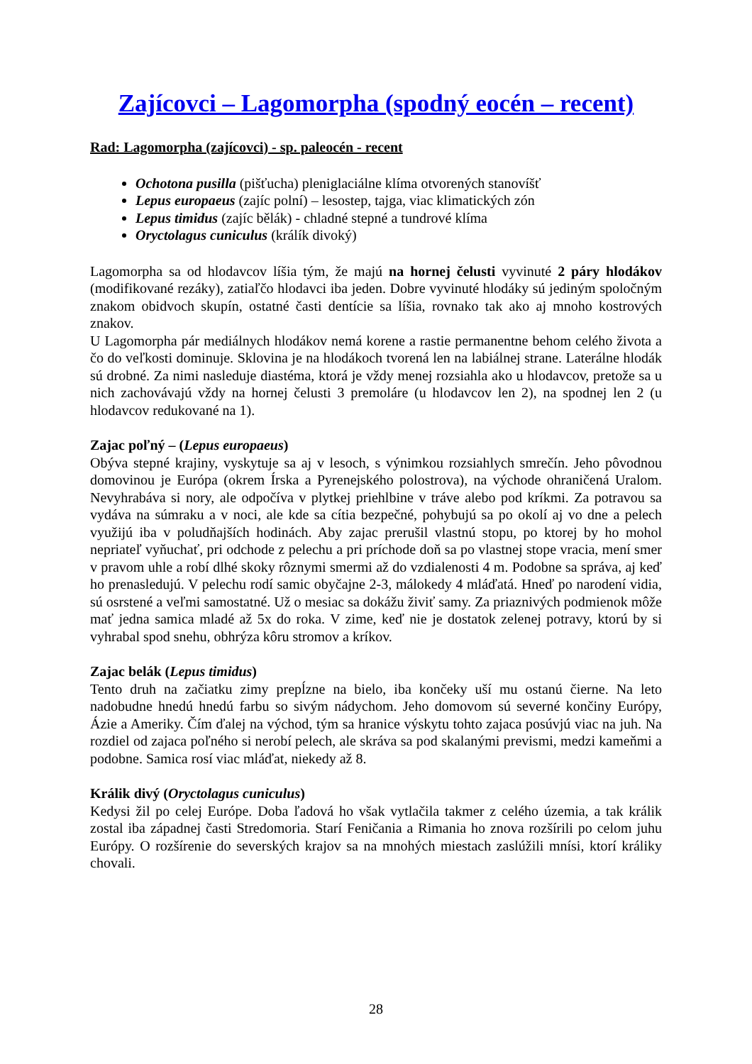Zajícovci – Lagomorpha (spodný eocén – recent)
Rad: Lagomorpha (zajícovci) - sp. paleocén - recent
Ochotona pusilla (pišťucha) pleniglaciálne klíma otvorených stanovíšť
Lepus europaeus (zajíc polní) – lesostep, tajga, viac klimatických zón
Lepus timidus (zajíc bělák) - chladné stepné a tundrové klíma
Oryctolagus cuniculus (králík divoký)
Lagomorpha sa od hlodavcov líšia tým, že majú na hornej čelusti vyvinuté 2 páry hlodákov (modifikované rezáky), zatiaľčo hlodavci iba jeden. Dobre vyvinuté hlodáky sú jediným spoločným znakom obidvoch skupín, ostatné časti dentície sa líšia, rovnako tak ako aj mnoho kostrových znakov.
U Lagomorpha pár mediálnych hlodákov nemá korene a rastie permanentne behom celého života a čo do veľkosti dominuje. Sklovina je na hlodákoch tvorená len na labiálnej strane. Laterálne hlodák sú drobné. Za nimi nasleduje diastéma, ktorá je vždy menej rozsiahla ako u hlodavcov, pretože sa u nich zachovávajú vždy na hornej čelusti 3 premoláre (u hlodavcov len 2), na spodnej len 2 (u hlodavcov redukované na 1).
Zajac poľný – (Lepus europaeus)
Obýva stepné krajiny, vyskytuje sa aj v lesoch, s výnimkou rozsiahlych smrečín. Jeho pôvodnou domovinou je Európa (okrem Írska a Pyrenejského polostrova), na východe ohraničená Uralom. Nevyhrabáva si nory, ale odpočíva v plytkej priehlbine v tráve alebo pod kríkmi. Za potravou sa vydáva na súmraku a v noci, ale kde sa cítia bezpečné, pohybujú sa po okolí aj vo dne a pelech využijú iba v poludňajších hodinách. Aby zajac prerušil vlastnú stopu, po ktorej by ho mohol nepriateľ vyňuchať, pri odchode z pelechu a pri príchode doň sa po vlastnej stope vracia, mení smer v pravom uhle a robí dlhé skoky rôznymi smermi až do vzdialenosti 4 m. Podobne sa správa, aj keď ho prenasledujú. V pelechu rodí samic obyčajne 2-3, málokedy 4 mláďatá. Hneď po narodení vidia, sú osrstené a veľmi samostatné. Už o mesiac sa dokážu živiť samy. Za priaznivých podmienok môže mať jedna samica mladé až 5x do roka. V zime, keď nie je dostatok zelenej potravy, ktorú by si vyhrabal spod snehu, obhrýza kôru stromov a kríkov.
Zajac belák (Lepus timidus)
Tento druh na začiatku zimy prepĺzne na bielo, iba končeky uší mu ostanú čierne. Na leto nadobudne hnedú hnedú farbu so sivým nádychom. Jeho domovom sú severné končiny Európy, Ázie a Ameriky. Čím ďalej na východ, tým sa hranice výskytu tohto zajaca posúvjú viac na juh. Na rozdiel od zajaca poľného si nerobí pelech, ale skráva sa pod skalanými prevismi, medzi kameňmi a podobne. Samica rosí viac mláďat, niekedy až 8.
Králik divý (Oryctolagus cuniculus)
Kedysi žil po celej Európe. Doba ľadová ho však vytlačila takmer z celého územia, a tak králik zostal iba západnej časti Stredomoria. Starí Feničania a Rimania ho znova rozšírili po celom juhu Európy. O rozšírenie do severských krajov sa na mnohých miestach zaslúžili mnísi, ktorí králiky chovali.
28